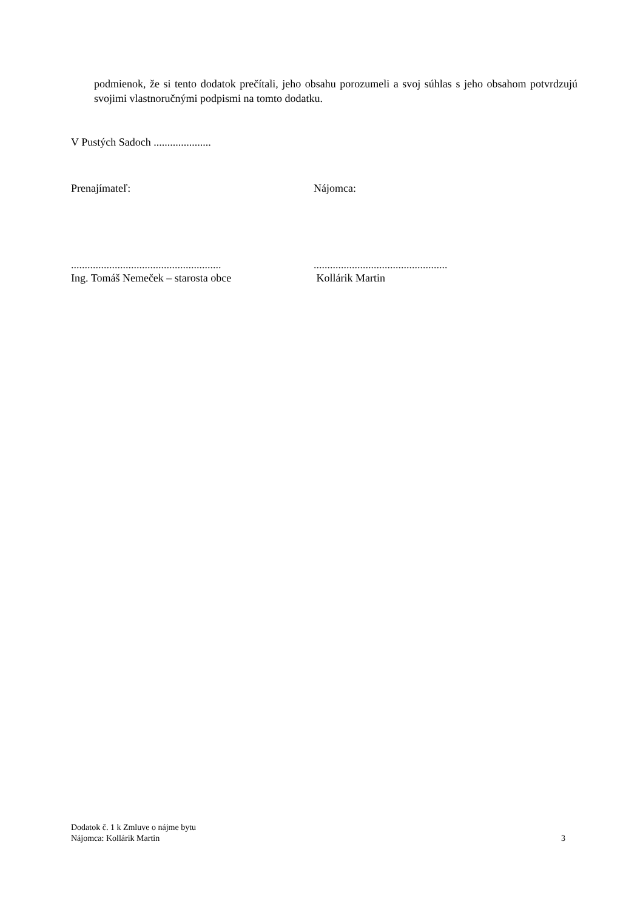podmienok, že si tento dodatok prečítali, jeho obsahu porozumeli a svoj súhlas s jeho obsahom potvrdzujú svojimi vlastnoručnými podpismi na tomto dodatku.
V Pustých Sadoch .....................
Prenajímateľ: Nájomca:
.......................................................
Ing. Tomáš Nemeček – starosta obce
.................................................
Kollárik Martin
Dodatok č. 1 k Zmluve o nájme bytu
Nájomca: Kollárik Martin 3